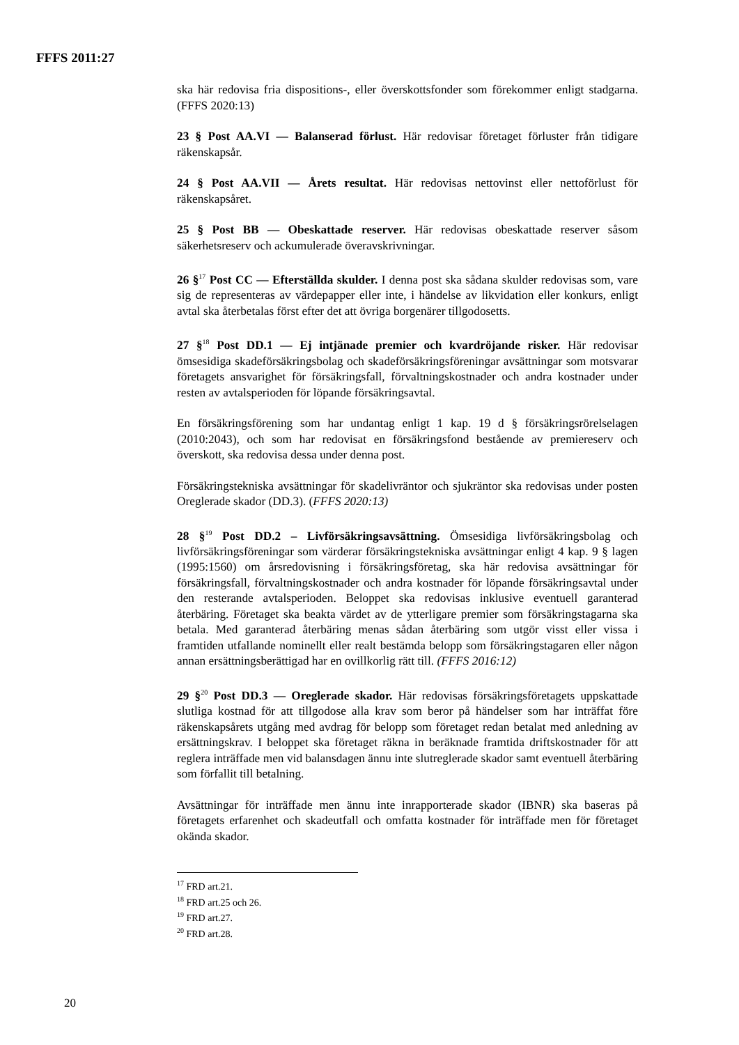FFFS 2011:27
ska här redovisa fria dispositions-, eller överskottsfonder som förekommer enligt stadgarna. (FFFS 2020:13)
23 § Post AA.VI — Balanserad förlust. Här redovisar företaget förluster från tidigare räkenskapsår.
24 § Post AA.VII — Årets resultat. Här redovisas nettovinst eller nettoförlust för räkenskapsåret.
25 § Post BB — Obeskattade reserver. Här redovisas obeskattade reserver såsom säkerhetsreserv och ackumulerade överavskrivningar.
26 §<sup>17</sup> Post CC — Efterställda skulder. I denna post ska sådana skulder redovisas som, vare sig de representeras av värdepapper eller inte, i händelse av likvidation eller konkurs, enligt avtal ska återbetalas först efter det att övriga borgenärer tillgodosetts.
27 §<sup>18</sup> Post DD.1 — Ej intjänade premier och kvardröjande risker. Här redovisar ömsesidiga skadeförsäkringsbolag och skadeförsäkringsföreningar avsättningar som motsvarar företagets ansvarighet för försäkringsfall, förvalt­ningskostnader och andra kostnader under resten av avtalsperioden för löpande försäkringsavtal.
En försäkringsförening som har undantag enligt 1 kap. 19 d § försäkrings­rörelselagen (2010:2043), och som har redovisat en försäkringsfond bestående av premiereserv och överskott, ska redovisa dessa under denna post.
Försäkringstekniska avsättningar för skadelivräntor och sjukräntor ska redovisas under posten Oreglerade skador (DD.3). (FFFS 2020:13)
28 §<sup>19</sup> Post DD.2 – Livförsäkringsavsättning. Ömsesidiga livförsäkringsbolag och livförsäkringsföreningar som värderar försäkringstekniska avsättningar enligt 4 kap. 9 § lagen (1995:1560) om årsredovisning i försäkringsföretag, ska här redovisa avsättningar för försäkringsfall, förvaltningskostnader och andra kostnader för löpande försäkringsavtal under den resterande avtalsperioden. Beloppet ska redovisas inklusive eventuell garanterad återbäring. Företaget ska beakta värdet av de ytterligare premier som försäkringstagarna ska betala. Med garanterad återbäring menas sådan återbäring som utgör visst eller vissa i framtiden utfallande nominellt eller realt bestämda belopp som försäkringstagaren eller någon annan ersättningsberättigad har en ovillkorlig rätt till. (FFFS 2016:12)
29 §<sup>20</sup> Post DD.3 — Oreglerade skador. Här redovisas försäkringsföretagets upp­skattade slutliga kostnad för att tillgodose alla krav som beror på händelser som har inträffat före räkenskapsårets utgång med avdrag för belopp som företaget redan betalat med anledning av ersättningskrav. I beloppet ska företaget räkna in beräknade framtida driftskostnader för att reglera inträffade men vid balansdagen ännu inte slutreglerade skador samt eventuell återbäring som förfallit till betalning.
Avsättningar för inträffade men ännu inte inrapporterade skador (IBNR) ska baseras på företagets erfarenhet och skadeutfall och omfatta kostnader för inträffade men för företaget okända skador.
<sup>17</sup> FRD art.21.
<sup>18</sup> FRD art.25 och 26.
<sup>19</sup> FRD art.27.
<sup>20</sup> FRD art.28.
20